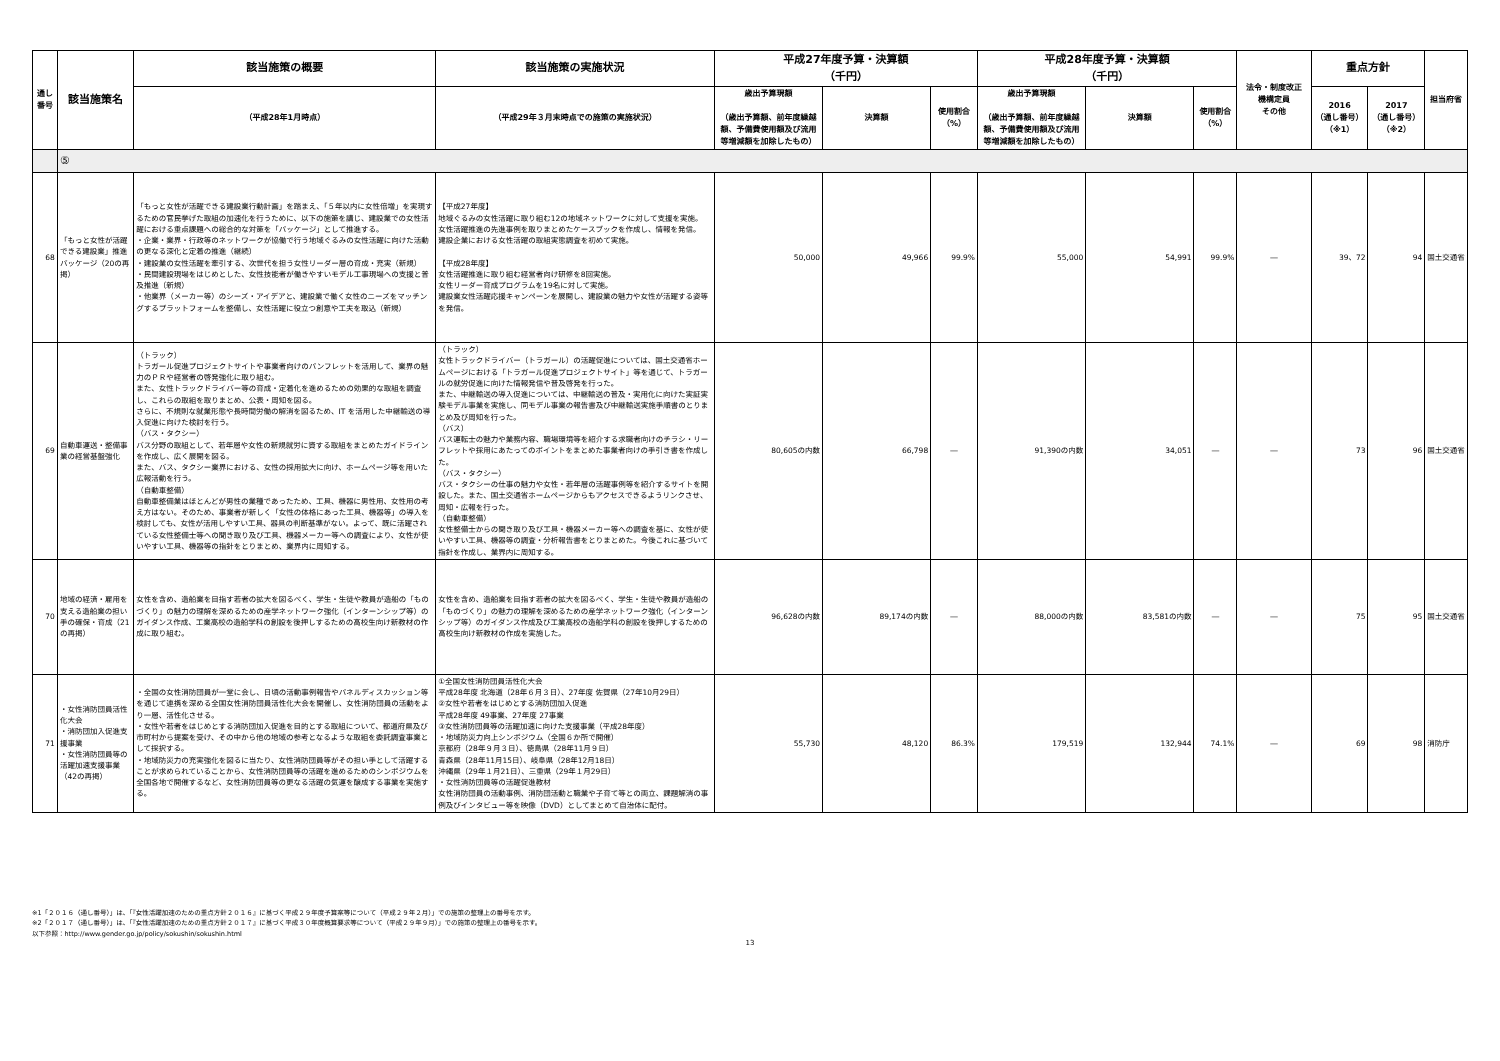| 通し番号 | 該当施策名 | 該当施策の概要 | 該当施策の実施状況 | 平成27年度予算・決算額 （千円） | | | 平成28年度予算・決算額 （千円） | | | 法令・制度改正 機構定員 その他 | 重点方針 | | 担当府省 |
| --- | --- | --- | --- | --- | --- | --- | --- | --- | --- | --- | --- | --- | --- |
| | | | | 歳出予算現額 （歳出予算額、前年度繰越額、予備費使用額及び流用等増減額を加除したもの） | 決算額 | 使用割合 （%） | 歳出予算現額 （歳出予算額、前年度繰越額、予備費使用額及び流用等増減額を加除したもの） | 決算額 | 使用割合 （%） | | 2016 （通し番号） （※1） | 2017 （通し番号） （※2） | |
| | | （平成28年1月時点） | （平成29年３月末時点での施策の実施状況） | | | | | | | | | | |
| | ⑤ | | | | | | | | | | | | |
| 68 | 「もっと女性が活躍できる建設業」推進パッケージ（20の再掲） | 「もっと女性が活躍できる建設業行動計画」を踏まえ、「５年以内に女性倍増」を実現するための官民挙げた取組の加速化を行うために、以下の施策を講じ、建設業での女性活躍における重点課題への総合的な対策を「パッケージ」として推進する。 ・企業・業界・行政等のネットワークが協働で行う地域ぐるみの女性活躍に向けた活動の更なる深化と定着の推進（継続） ・建設業の女性活躍を牽引する、次世代を担う女性リーダー層の育成・充実（新規） ・民間建設現場をはじめとした、女性技能者が働きやすいモデル工事現場への支援と普及推進（新規） ・他業界（メーカー等）のシーズ・アイデアと、建設業で働く女性のニーズをマッチングするプラットフォームを整備し、女性活躍に役立つ創意や工夫を取込（新規） | 【平成27年度】 地域ぐるみの女性活躍に取り組む12の地域ネットワークに対して支援を実施。 女性活躍推進の先進事例を取りまとめたケースブックを作成し、情報を発信。 建設企業における女性活躍の取組実態調査を初めて実施。 【平成28年度】 女性活躍推進に取り組む経営者向け研修を8回実施。 女性リーダー育成プログラムを19名に対して実施。 建設業女性活躍応援キャンペーンを展開し、建設業の魅力や女性が活躍する姿等を発信。 | 50,000 | 49,966 | 99.9% | 55,000 | 54,991 | 99.9% | ― | 39、72 | 94 | 国土交通省 |
| 69 | 自動車運送・整備事業の経営基盤強化 | （トラック） トラガール促進プロジェクトサイトや事業者向けのパンフレットを活用して、業界の魅力のＰＲや経営者の啓発強化に取り組む。 また、女性トラックドライバー等の育成・定着化を進めるための効果的な取組を調査し、これらの取組を取りまとめ、公表・周知を図る。 さらに、不規則な就業形態や長時間労働の解消を図るため、IT を活用した中継輸送の導入促進に向けた検討を行う。 （バス・タクシー） バス分野の取組として、若年層や女性の新規就労に資する取組をまとめたガイドラインを作成し、広く展開を図る。 また、バス、タクシー業界における、女性の採用拡大に向け、ホームページ等を用いた広報活動を行う。 （自動車整備） 自動車整備業はほとんどが男性の業種であったため、工具、機器に男性用、女性用の考え方はない。そのため、事業者が新しく「女性の体格にあった工具、機器等」の導入を検討しても、女性が活用しやすい工具、器具の判断基準がない。よって、既に活躍されている女性整備士等への聞き取り及び工具、機器メーカー等への調査により、女性が使いやすい工具、機器等の指針をとりまとめ、業界内に周知する。 | （トラック） 女性トラックドライバー（トラガール）の活躍促進については、国土交通省ホームページにおける「トラガール促進プロジェクトサイト」等を通じて、トラガールの就労促進に向けた情報発信や普及啓発を行った。 また、中継輸送の導入促進については、中継輸送の普及・実用化に向けた実証実験モデル事業を実施し、同モデル事業の報告書及び中継輸送実施手順書のとりまとめ及び周知を行った。 （バス） バス運転士の魅力や業務内容、職場環境等を紹介する求職者向けのチラシ・リーフレットや採用にあたってのポイントをまとめた事業者向けの手引き書を作成した。 （バス・タクシー） バス・タクシーの仕事の魅力や女性・若年層の活躍事例等を紹介するサイトを開設した。また、国土交通省ホームページからもアクセスできるようリンクさせ、周知・広報を行った。 （自動車整備） 女性整備士からの聞き取り及び工具・機器メーカー等への調査を基に、女性が使いやすい工具、機器等の調査・分析報告書をとりまとめた。今後これに基づいて指針を作成し、業界内に周知する。 | 80,605の内数 | 66,798 | ― | 91,390の内数 | 34,051 | ― | ― | 73 | 96 | 国土交通省 |
| 70 | 地域の経済・雇用を支える造船業の担い手の確保・育成（21の再掲） | 女性を含め、造船業を目指す若者の拡大を図るべく、学生・生徒や教員が造船の「ものづくり」の魅力の理解を深めるための産学ネットワーク強化（インターンシップ等）のガイダンス作成、工業高校の造船学科の創設を後押しするための高校生向け新教材の作成に取り組む。 | 女性を含め、造船業を目指す若者の拡大を図るべく、学生・生徒や教員が造船の「ものづくり」の魅力の理解を深めるための産学ネットワーク強化（インターンシップ等）のガイダンス作成及び工業高校の造船学科の創設を後押しするための高校生向け新教材の作成を実施した。 | 96,628の内数 | 89,174の内数 | ― | 88,000の内数 | 83,581の内数 | ― | ― | 75 | 95 | 国土交通省 |
| 71 | ・女性消防団員活性化大会 ・消防団加入促進支援事業 ・女性消防団員等の活躍加速支援事業（42の再掲） | ・全国の女性消防団員が一堂に会し、日頃の活動事例報告やパネルディスカッション等を通じて連携を深める全国女性消防団員活性化大会を開催し、女性消防団員の活動をより一層、活性化させる。 ・女性や若者をはじめとする消防団加入促進を目的とする取組について、都道府県及び市町村から提案を受け、その中から他の地域の参考となるような取組を委託調査事業として採択する。 ・地域防災力の充実強化を図るに当たり、女性消防団員等がその担い手として活躍することが求められていることから、女性消防団員等の活躍を進めるためのシンポジウムを全国各地で開催するなど、女性消防団員等の更なる活躍の気運を醸成する事業を実施する。 | ①全国女性消防団員活性化大会 平成28年度 北海道（28年６月３日）、27年度 佐賀県（27年10月29日） ②女性や若者をはじめとする消防団加入促進 平成28年度 49事業、27年度 27事業 ③女性消防団員等の活躍加速に向けた支援事業（平成28年度） ・地域防災力向上シンポジウム（全国６か所で開催） 京都府（28年９月３日）、徳島県（28年11月９日） 青森県（28年11月15日）、岐阜県（28年12月18日） 沖縄県（29年１月21日）、三重県（29年１月29日） ・女性消防団員等の活躍促進教材 女性消防団員の活動事例、消防団活動と職業や子育て等との両立、課題解消の事例及びインタビュー等を映像（DVD）としてまとめて自治体に配付。 | 55,730 | 48,120 | 86.3% | 179,519 | 132,944 | 74.1% | ― | 69 | 98 | 消防庁 |
※1「２０１６（通し番号）」は、「『女性活躍加速のための重点方針２０１６』に基づく平成２９年度予算案等について（平成２９年２月）」での施策の整理上の番号を示す。
※2「２０１７（通し番号）」は、「『女性活躍加速のための重点方針２０１７』に基づく平成３０年度概算要求等について（平成２９年９月）」での施策の整理上の番号を示す。
以下参照：http://www.gender.go.jp/policy/sokushin/sokushin.html
13